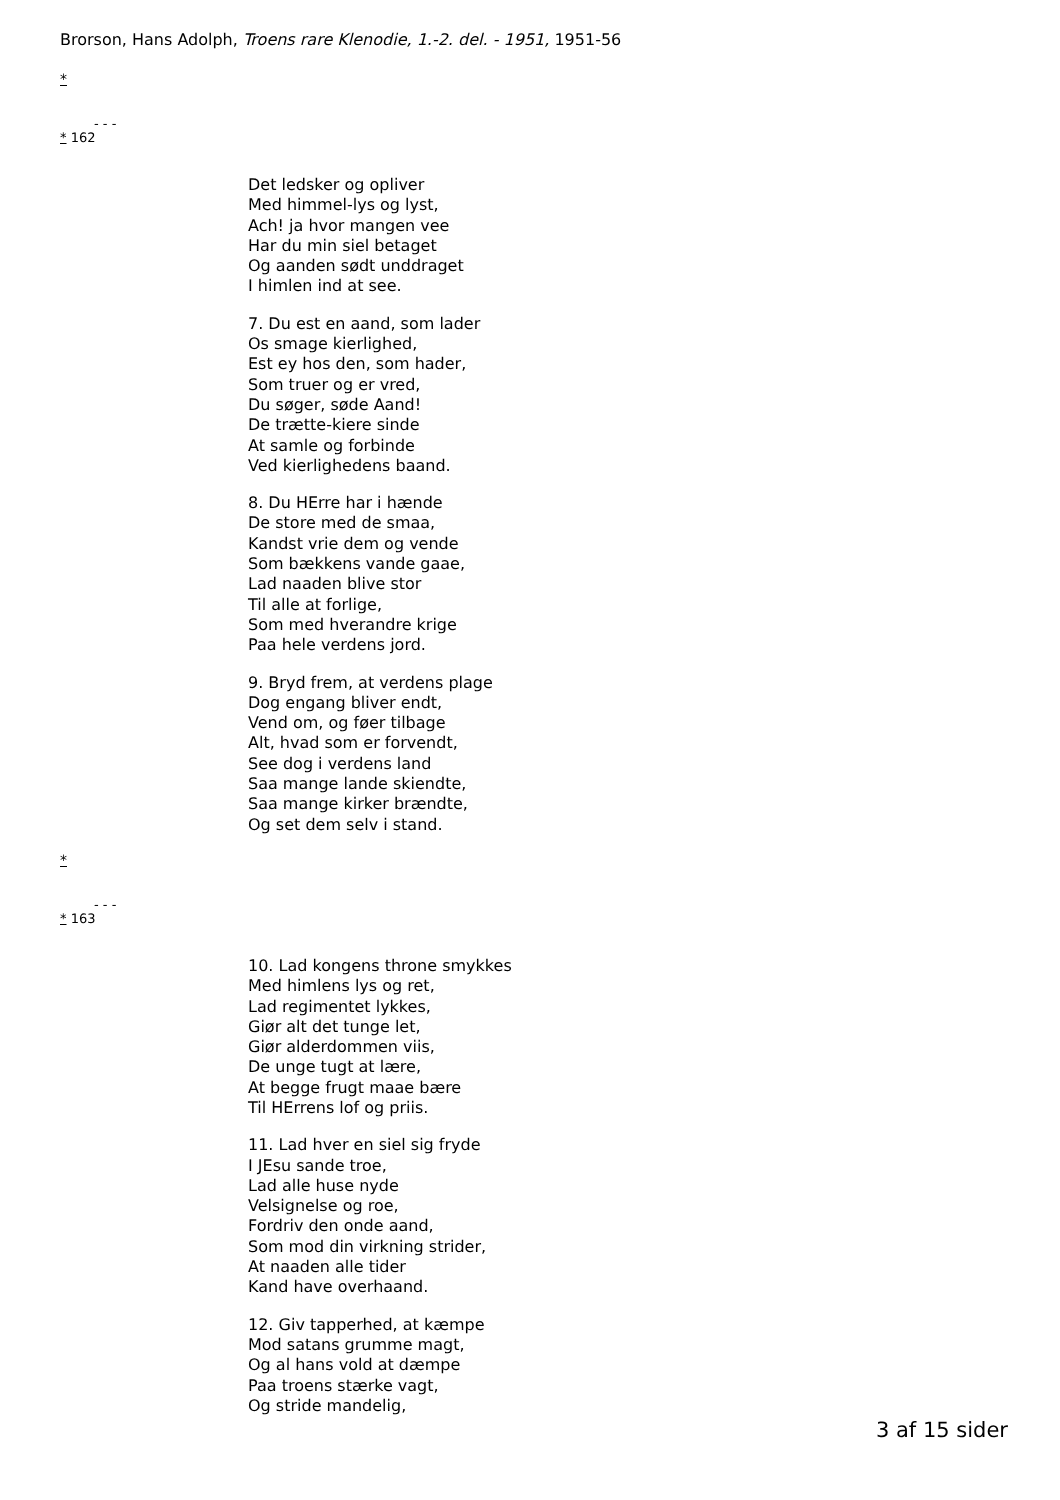Brorson, Hans Adolph, Troens rare Klenodie, 1.-2. del. - 1951, 1951-56
*
- - -
* 162
Det ledsker og opliver
Med himmel-lys og lyst,
Ach! ja hvor mangen vee
Har du min siel betaget
Og aanden sødt unddraget
I himlen ind at see.
7. Du est en aand, som lader
Os smage kierlighed,
Est ey hos den, som hader,
Som truer og er vred,
Du søger, søde Aand!
De trætte-kiere sinde
At samle og forbinde
Ved kierlighedens baand.
8. Du HErre har i hænde
De store med de smaa,
Kandst vrie dem og vende
Som bækkens vande gaae,
Lad naaden blive stor
Til alle at forlige,
Som med hverandre krige
Paa hele verdens jord.
9. Bryd frem, at verdens plage
Dog engang bliver endt,
Vend om, og føer tilbage
Alt, hvad som er forvendt,
See dog i verdens land
Saa mange lande skiendte,
Saa mange kirker brændte,
Og set dem selv i stand.
*
- - -
* 163
10. Lad kongens throne smykkes
Med himlens lys og ret,
Lad regimentet lykkes,
Giør alt det tunge let,
Giør alderdommen viis,
De unge tugt at lære,
At begge frugt maae bære
Til HErrens lof og priis.
11. Lad hver en siel sig fryde
I JEsu sande troe,
Lad alle huse nyde
Velsignelse og roe,
Fordriv den onde aand,
Som mod din virkning strider,
At naaden alle tider
Kand have overhaand.
12. Giv tapperhed, at kæmpe
Mod satans grumme magt,
Og al hans vold at dæmpe
Paa troens stærke vagt,
Og stride mandelig,
3 af 15 sider